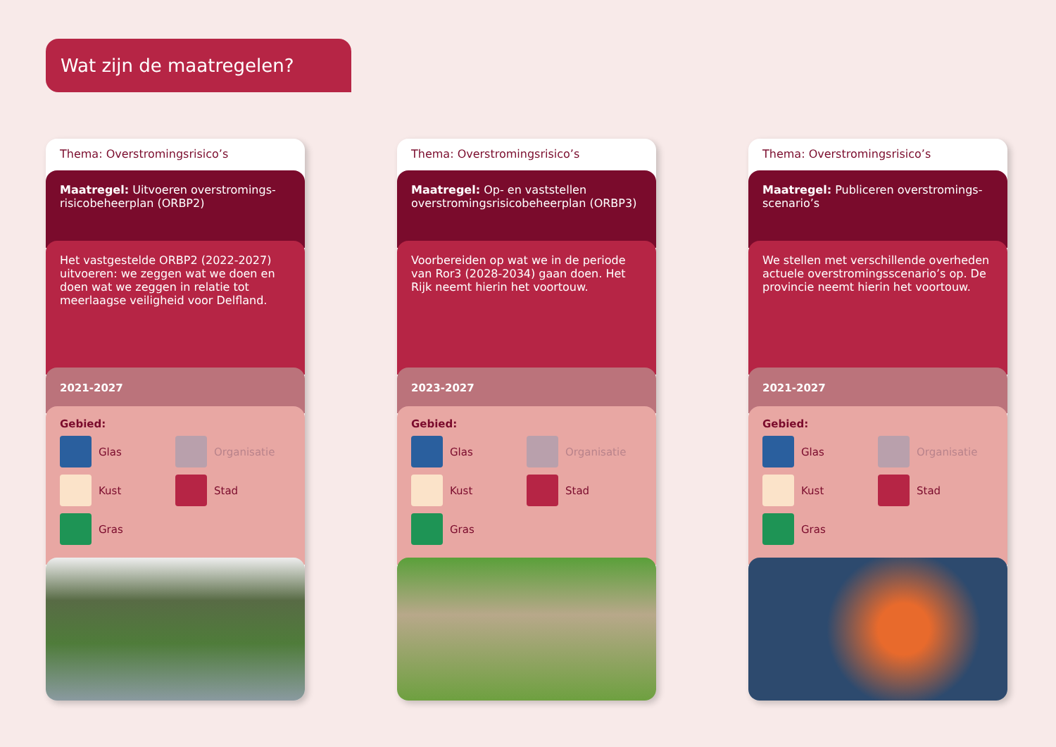Wat zijn de maatregelen?
Thema: Overstromingsrisico’s
Maatregel: Uitvoeren overstromings-risicobeheerplan (ORBP2)
Het vastgestelde ORBP2 (2022-2027) uitvoeren: we zeggen wat we doen en doen wat we zeggen in relatie tot meerlaagse veiligheid voor Delfland.
2021-2027
Gebied:
Glas
Organisatie
Kust
Stad
Gras
Thema: Overstromingsrisico’s
Maatregel: Op- en vaststellen overstromingsrisicobeheerplan (ORBP3)
Voorbereiden op wat we in de periode van Ror3 (2028-2034) gaan doen. Het Rijk neemt hierin het voortouw.
2023-2027
Gebied:
Glas
Organisatie
Kust
Stad
Gras
Thema: Overstromingsrisico’s
Maatregel: Publiceren overstromings-scenario’s
We stellen met verschillende overheden actuele overstromingsscenario’s op. De provincie neemt hierin het voortouw.
2021-2027
Gebied:
Glas
Organisatie
Kust
Stad
Gras